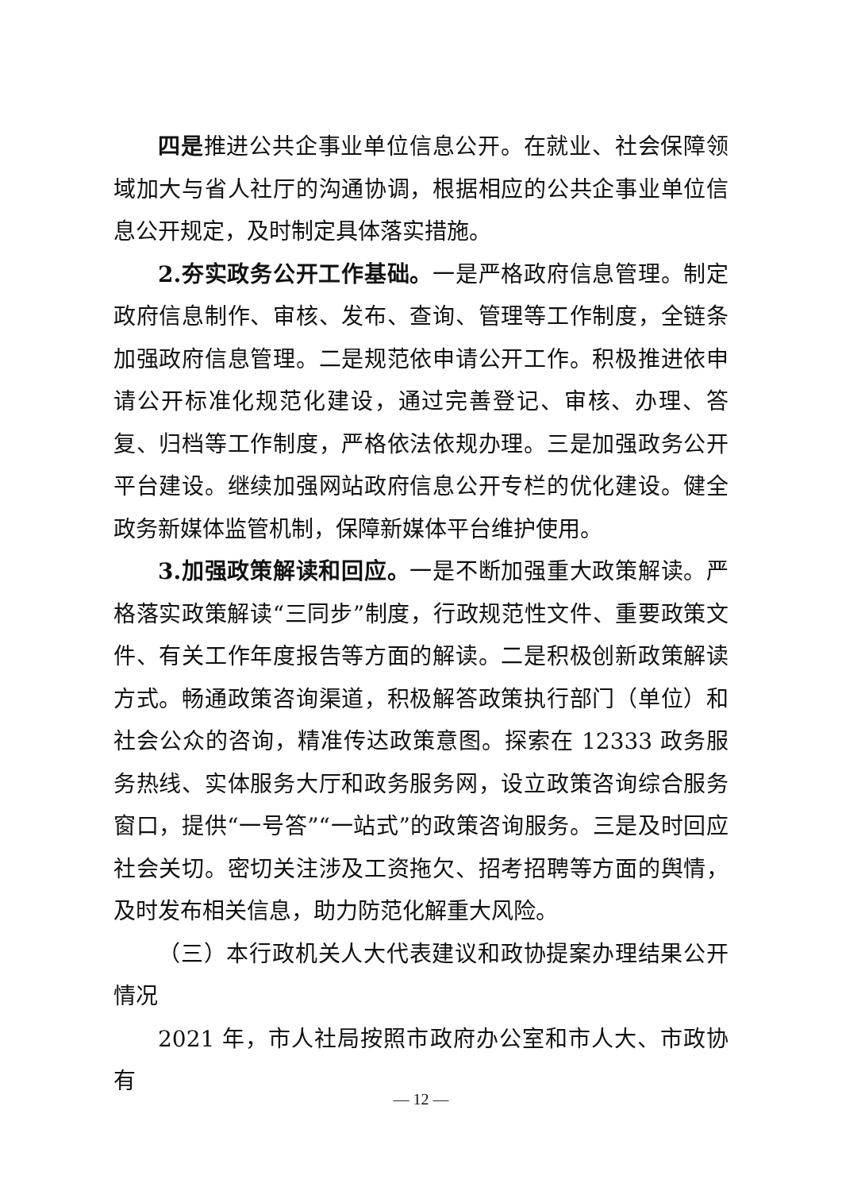四是推进公共企事业单位信息公开。在就业、社会保障领域加大与省人社厅的沟通协调，根据相应的公共企事业单位信息公开规定，及时制定具体落实措施。
2.夯实政务公开工作基础。一是严格政府信息管理。制定政府信息制作、审核、发布、查询、管理等工作制度，全链条加强政府信息管理。二是规范依申请公开工作。积极推进依申请公开标准化规范化建设，通过完善登记、审核、办理、答复、归档等工作制度，严格依法依规办理。三是加强政务公开平台建设。继续加强网站政府信息公开专栏的优化建设。健全政务新媒体监管机制，保障新媒体平台维护使用。
3.加强政策解读和回应。一是不断加强重大政策解读。严格落实政策解读“三同步”制度，行政规范性文件、重要政策文件、有关工作年度报告等方面的解读。二是积极创新政策解读方式。畅通政策咨询渠道，积极解答政策执行部门（单位）和社会公众的咨询，精准传达政策意图。探索在 12333 政务服务热线、实体服务大厅和政务服务网，设立政策咨询综合服务窗口，提供“一号答”“一站式”的政策咨询服务。三是及时回应社会关切。密切关注涉及工资拖欠、招考招聘等方面的舆情，及时发布相关信息，助力防范化解重大风险。
（三）本行政机关人大代表建议和政协提案办理结果公开情况
2021 年，市人社局按照市政府办公室和市人大、市政协有
— 12 —